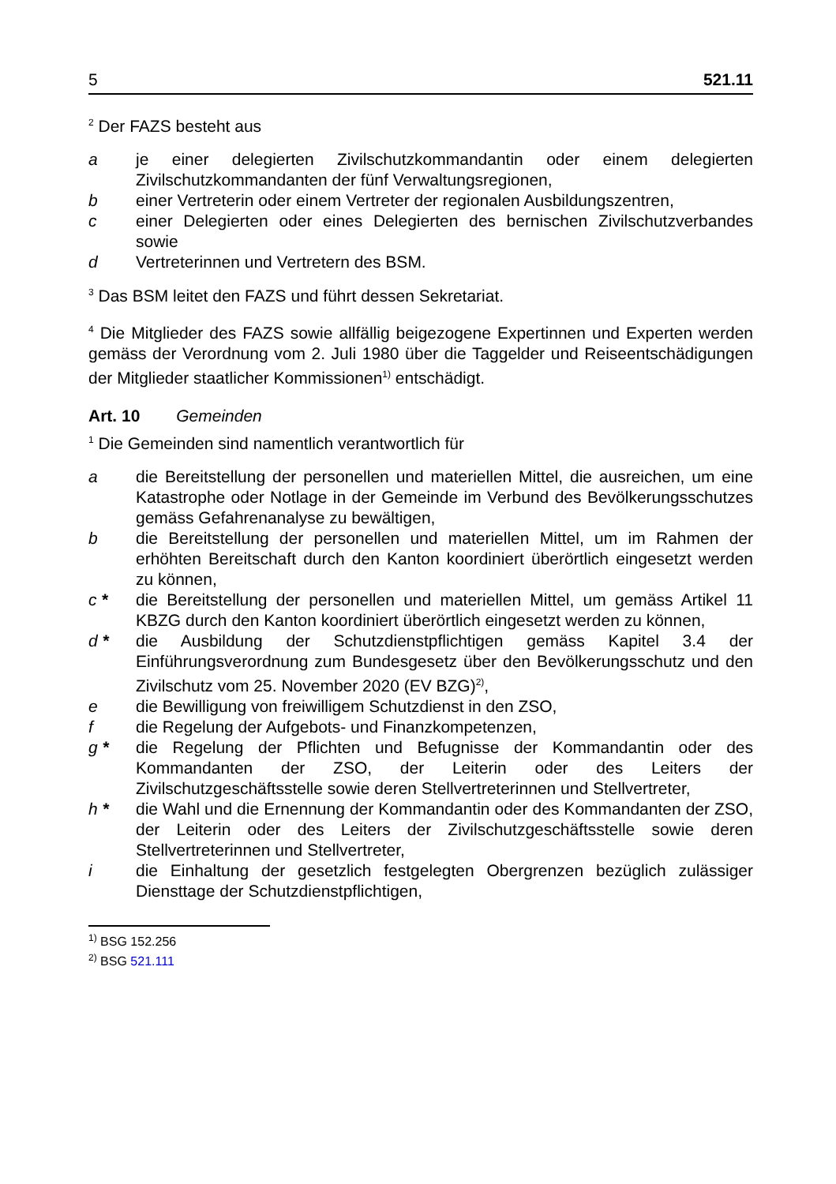5 521.11
<sup>2</sup> Der FAZS besteht aus
a je einer delegierten Zivilschutzkommandantin oder einem delegierten Zivilschutzkommandanten der fünf Verwaltungsregionen,
b einer Vertreterin oder einem Vertreter der regionalen Ausbildungszentren,
c einer Delegierten oder eines Delegierten des bernischen Zivilschutzverbandes sowie
d Vertreterinnen und Vertretern des BSM.
<sup>3</sup> Das BSM leitet den FAZS und führt dessen Sekretariat.
<sup>4</sup> Die Mitglieder des FAZS sowie allfällig beigezogene Expertinnen und Experten werden gemäss der Verordnung vom 2. Juli 1980 über die Taggelder und Reiseentschädigungen der Mitglieder staatlicher Kommissionen<sup>1)</sup> entschädigt.
Art. 10 Gemeinden
<sup>1</sup> Die Gemeinden sind namentlich verantwortlich für
a die Bereitstellung der personellen und materiellen Mittel, die ausreichen, um eine Katastrophe oder Notlage in der Gemeinde im Verbund des Bevölkerungsschutzes gemäss Gefahrenanalyse zu bewältigen,
b die Bereitstellung der personellen und materiellen Mittel, um im Rahmen der erhöhten Bereitschaft durch den Kanton koordiniert überörtlich eingesetzt werden zu können,
c * die Bereitstellung der personellen und materiellen Mittel, um gemäss Artikel 11 KBZG durch den Kanton koordiniert überörtlich eingesetzt werden zu können,
d * die Ausbildung der Schutzdienstpflichtigen gemäss Kapitel 3.4 der Einführungsverordnung zum Bundesgesetz über den Bevölkerungsschutz und den Zivilschutz vom 25. November 2020 (EV BZG)<sup>2)</sup>,
e die Bewilligung von freiwilligem Schutzdienst in den ZSO,
f die Regelung der Aufgebots- und Finanzkompetenzen,
g * die Regelung der Pflichten und Befugnisse der Kommandantin oder des Kommandanten der ZSO, der Leiterin oder des Leiters der Zivilschutzgeschäftsstelle sowie deren Stellvertreterinnen und Stellvertreter,
h * die Wahl und die Ernennung der Kommandantin oder des Kommandanten der ZSO, der Leiterin oder des Leiters der Zivilschutzgeschäftsstelle sowie deren Stellvertreterinnen und Stellvertreter,
i die Einhaltung der gesetzlich festgelegten Obergrenzen bezüglich zulässiger Diensttage der Schutzdienstpflichtigen,
<sup>1)</sup> BSG 152.256
<sup>2)</sup> BSG 521.111